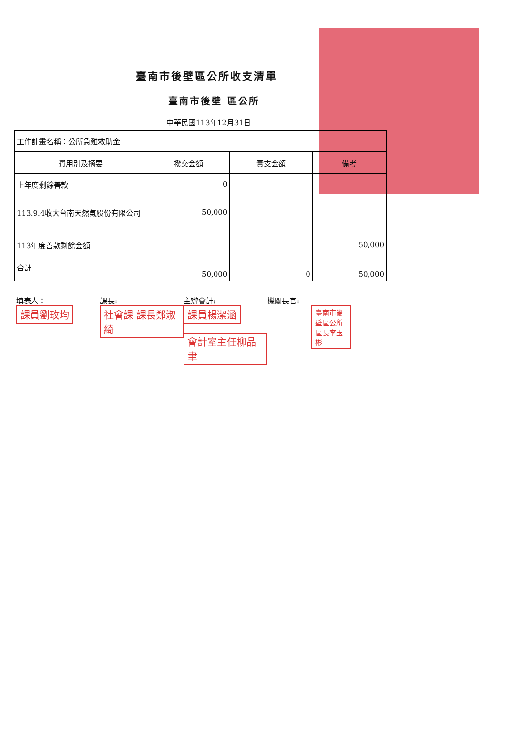臺南市後壁區公所收支清單
臺南市後壁 區公所
中華民國113年12月31日
| 工作計畫名稱：公所急難救助金 | | | |
| 費用別及摘要 | 撥交金額 | 實支金額 | 備考 |
| 上年度剩餘善款 | 0 | | |
| 113.9.4收大台南天然氣股份有限公司 | 50,000 | | |
| 113年度善款剩餘金額 | | | 50,000 |
| 合計 | 50,000 | 0 | 50,000 |
填表人：
課員劉玫均
課長:
社會課 課長鄭淑綺
主辦會計:
課員楊潔涵
會計室主任柳品聿
機關長官:
臺南市後壁區公所 區長李玉彬